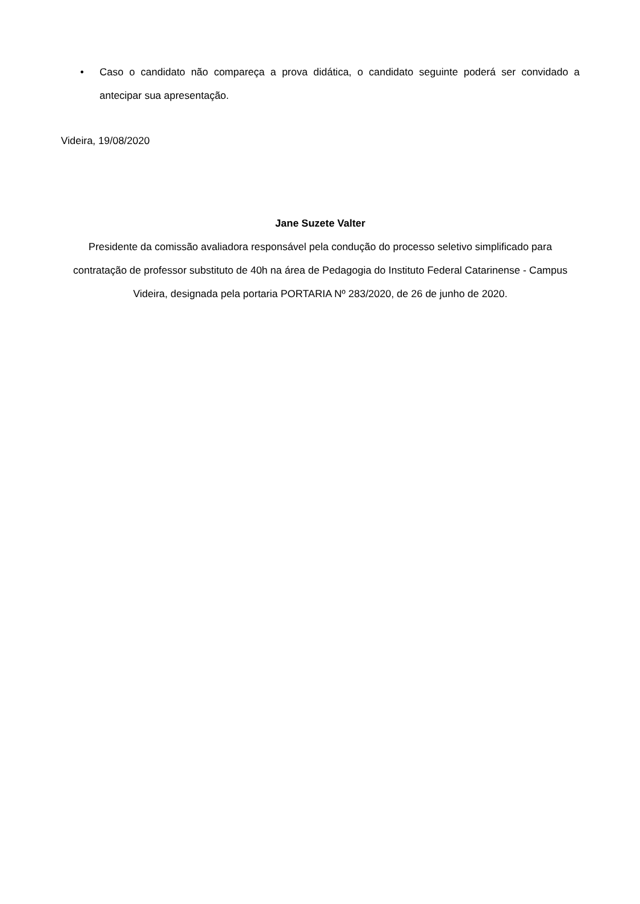• Caso o candidato não compareça a prova didática, o candidato seguinte poderá ser convidado a antecipar sua apresentação.
Videira, 19/08/2020
Jane Suzete Valter
Presidente da comissão avaliadora responsável pela condução do processo seletivo simplificado para contratação de professor substituto de 40h na área de Pedagogia do Instituto Federal Catarinense - Campus Videira, designada pela portaria PORTARIA Nº 283/2020, de 26 de junho de 2020.